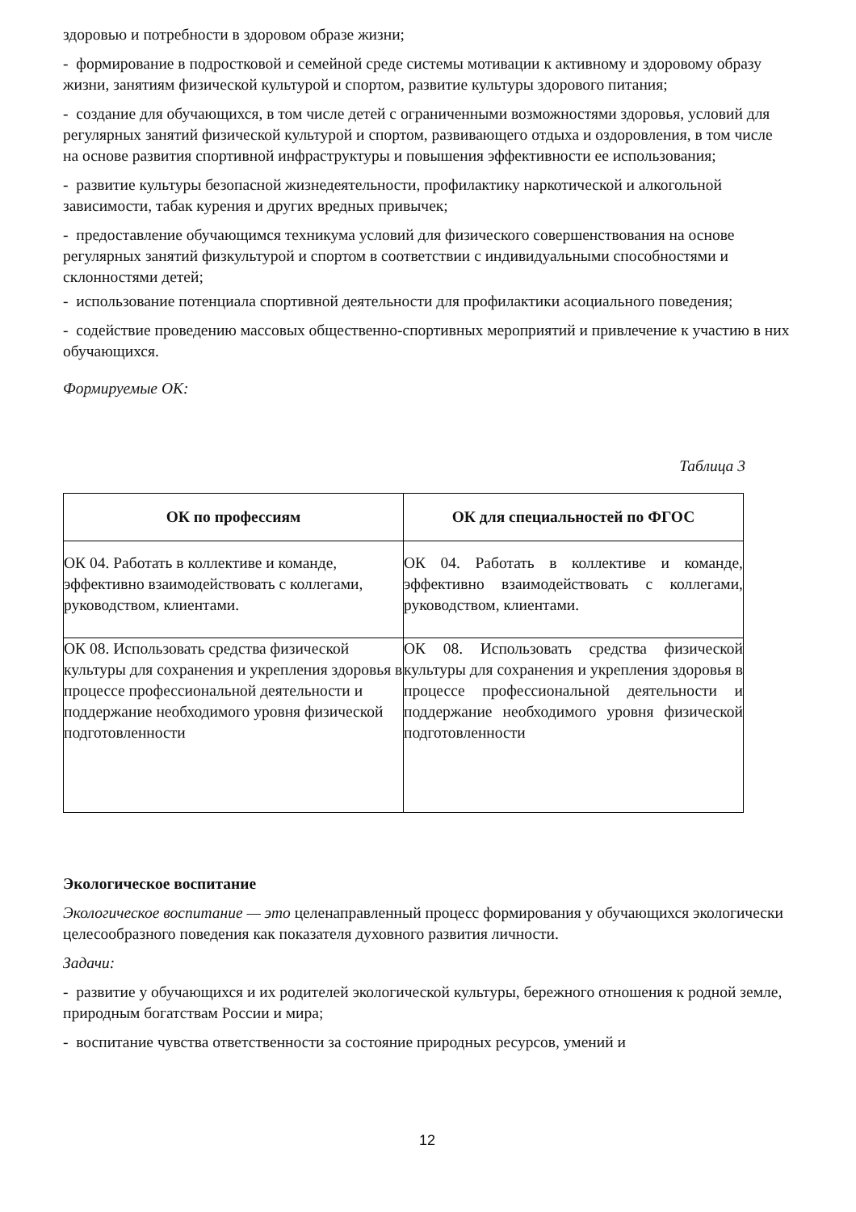здоровью и потребности в здоровом образе жизни;
- формирование в подростковой и семейной среде системы мотивации к активному и здоровому образу жизни, занятиям физической культурой и спортом, развитие культуры здорового питания;
- создание для обучающихся, в том числе детей с ограниченными возможностями здоровья, условий для регулярных занятий физической культурой и спортом, развивающего отдыха и оздоровления, в том числе на основе развития спортивной инфраструктуры и повышения эффективности ее использования;
- развитие культуры безопасной жизнедеятельности, профилактику наркотической и алкогольной зависимости, табак курения и других вредных привычек;
- предоставление обучающимся техникума условий для физического совершенствования на основе регулярных занятий физкультурой и спортом в соответствии с индивидуальными способностями и склонностями детей;
- использование потенциала спортивной деятельности для профилактики асоциального поведения;
- содействие проведению массовых общественно-спортивных мероприятий и привлечение к участию в них обучающихся.
Формируемые ОК:
Таблица 3
| ОК по профессиям | ОК для специальностей по ФГОС |
| --- | --- |
| ОК 04. Работать в коллективе и команде, эффективно взаимодействовать с коллегами, руководством, клиентами. | ОК 04. Работать в коллективе и команде, эффективно взаимодействовать с коллегами, руководством, клиентами. |
| ОК 08. Использовать средства физической культуры для сохранения и укрепления здоровья в процессе профессиональной деятельности и поддержание необходимого уровня физической подготовленности | ОК 08. Использовать средства физической культуры для сохранения и укрепления здоровья в процессе профессиональной деятельности и поддержание необходимого уровня физической подготовленности |
Экологическое воспитание
Экологическое воспитание — это целенаправленный процесс формирования у обучающихся экологически целесообразного поведения как показателя духовного развития личности.
Задачи:
- развитие у обучающихся и их родителей экологической культуры, бережного отношения к родной земле, природным богатствам России и мира;
- воспитание чувства ответственности за состояние природных ресурсов, умений и
12